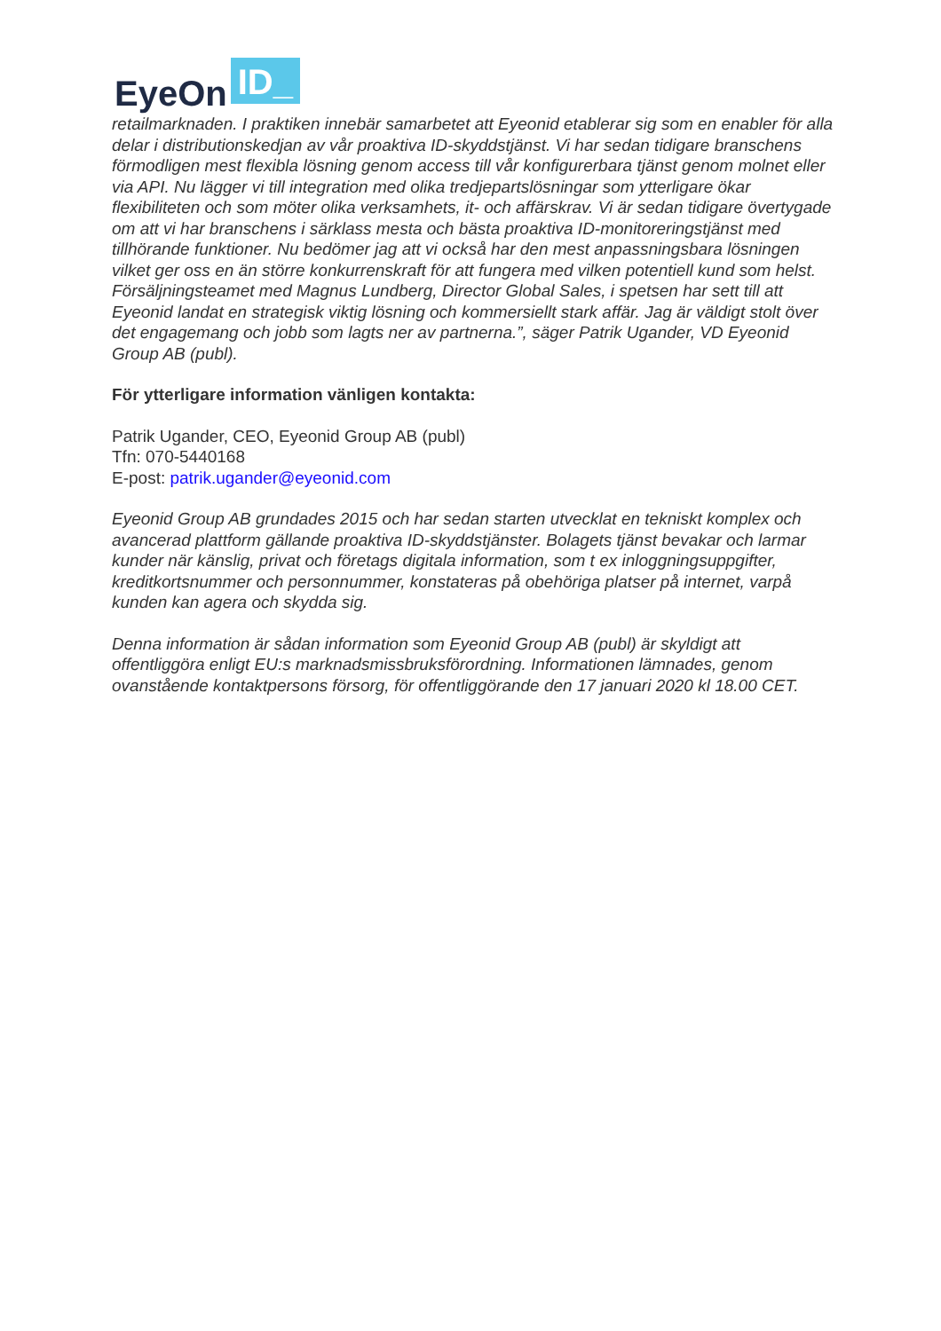EyeOn ID_
retailmarknaden. I praktiken innebär samarbetet att Eyeonid etablerar sig som en enabler för alla delar i distributionskedjan av vår proaktiva ID-skyddstjänst. Vi har sedan tidigare branschens förmodligen mest flexibla lösning genom access till vår konfigurerbara tjänst genom molnet eller via API. Nu lägger vi till integration med olika tredjepartslösningar som ytterligare ökar flexibiliteten och som möter olika verksamhets, it- och affärskrav. Vi är sedan tidigare övertygade om att vi har branschens i särklass mesta och bästa proaktiva ID-monitoreringstjänst med tillhörande funktioner. Nu bedömer jag att vi också har den mest anpassningsbara lösningen vilket ger oss en än större konkurrenskraft för att fungera med vilken potentiell kund som helst. Försäljningsteamet med Magnus Lundberg, Director Global Sales, i spetsen har sett till att Eyeonid landat en strategisk viktig lösning och kommersiellt stark affär. Jag är väldigt stolt över det engagemang och jobb som lagts ner av partnerna.”, säger Patrik Ugander, VD Eyeonid Group AB (publ).
För ytterligare information vänligen kontakta:
Patrik Ugander, CEO, Eyeonid Group AB (publ)
Tfn: 070-5440168
E-post: patrik.ugander@eyeonid.com
Eyeonid Group AB grundades 2015 och har sedan starten utvecklat en tekniskt komplex och avancerad plattform gällande proaktiva ID-skyddstjänster. Bolagets tjänst bevakar och larmar kunder när känslig, privat och företags digitala information, som t ex inloggningsuppgifter, kreditkortsnummer och personnummer, konstateras på obehöriga platser på internet, varpå kunden kan agera och skydda sig.
Denna information är sådan information som Eyeonid Group AB (publ) är skyldigt att offentliggöra enligt EU:s marknadsmissbruksförordning. Informationen lämnades, genom ovanstående kontaktpersons försorg, för offentliggörande den 17 januari 2020 kl 18.00 CET.